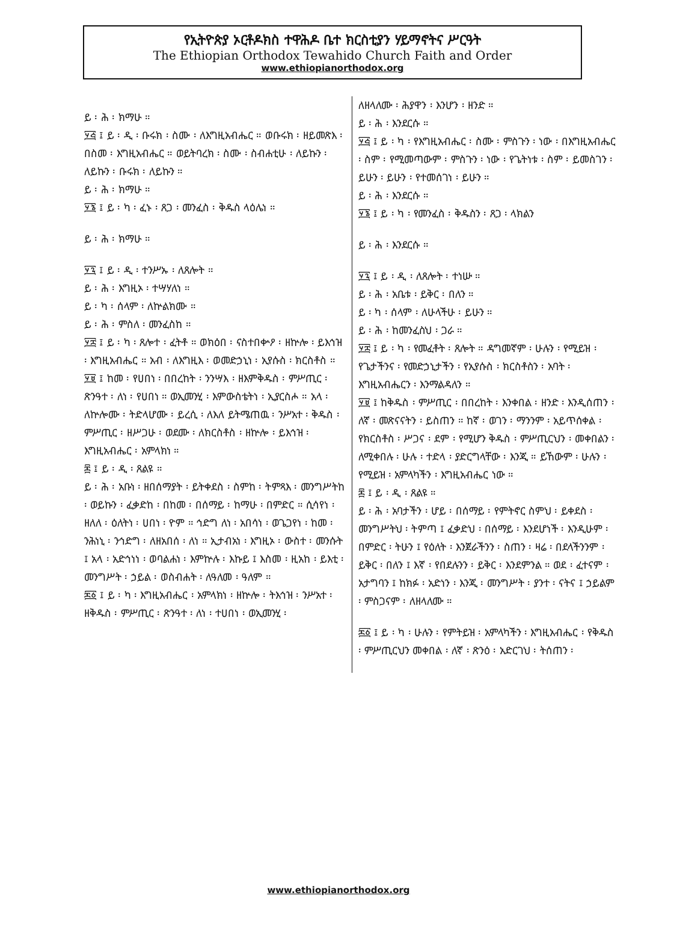የኢትዮጵያ ኦርቶዶክስ ተዋሕዶ ቤተ ክርስቲያን ሃይማኖትና ሥርዓት
The Ethiopian Orthodox Tewahido Church Faith and Order
www.ethiopianorthodox.org
ይ ፡ ሕ ፡ ክማሁ ።
፶፭ ፤ ይ ፡ ዲ ፡ ቡሩክ ፡ ስሙ ፡ ለእግዚአብሔር ። ወቡሩክ ፡ ዘይመጽእ ፡ በስመ ፡ እግዚአብሔር ። ወይትባረክ ፡ ስሙ ፡ ስብሐቲሁ ፡ ለይኩን ፡ ለይኩን ፡ ቡሩክ ፡ ለይኩን ።
ይ ፡ ሕ ፡ ክማሁ ።
፶፮ ፤ ይ ፡ ካ ፡ ፈኑ ፡ ጸጋ ፡ መንፈስ ፡ ቅዱስ ላዕሌነ ።
ይ ፡ ሕ ፡ ክማሁ ።
፶፯ ፤ ይ ፡ ዲ ፡ ተንሥኡ ፡ ለጸሎት ።
ይ ፡ ሕ ፡ እግዚኦ ፡ ተሣሃለነ ።
ይ ፡ ካ ፡ ሰላም ፡ ለኵልክሙ ።
ይ ፡ ሕ ፡ ምስለ ፡ መንፈስከ ።
፶፰ ፤ ይ ፡ ካ ፡ ጸሎተ ፡ ፈትቶ ። ወክዕበ ፡ ናስተበቍዖ ፡ ዘኵሎ ፡ ይእኅዝ ፡ እግዚአብሔር ። አብ ፡ ለእግዚእ ፡ ወመድኃኒነ ፡ ኢየሱስ ፡ ክርስቶስ ።
፶፱ ፤ ከመ ፡ የሀበነ ፡ በበረከት ፡ ንንሣእ ፡ ዘእምቅዱስ ፡ ምሥጢር ፡ ጽንዓተ ፡ ለነ ፡ የሀበነ ። ወኢመንሂ ፡ እምውስቴትነ ፡ ኢያርስሖ ። አላ ፡ ለኵሎሙ ፡ ትድላሆሙ ፡ ይረሲ ፡ ለእለ ይትሜጠዉ ፡ ንሥአተ ፡ ቅዱስ ፡ ምሥጢር ፡ ዘሥጋሁ ፡ ወደሙ ፡ ለክርስቶስ ፡ ዘኵሎ ፡ ይእኅዝ ፡ እግዚአብሔር ፡ አምላክነ ።
፷ ፤ ይ ፡ ዲ ፡ ጸልዩ ።
ይ ፡ ሕ ፡ አቡነ ፡ ዘበሰማያት ፡ ይትቀደስ ፡ ስምከ ፡ ትምጻእ ፡ መንግሥትከ ፡ ወይኩን ፡ ፈቃድከ ፡ በከመ ፡ በሰማይ ፡ ከማሁ ፡ በምድር ። ሲሳየነ ፡ ዘለለ ፡ ዕለትነ ፡ ሀበነ ፡ ዮም ። ኅድግ ለነ ፡ አበሳነ ፡ ወጌጋየነ ፡ ከመ ፡ ንሕነኒ ፡ ንኅድግ ፡ ለዘአበሰ ፡ ለነ ። ኢታብአነ ፡ እግዚኦ ፡ ውስተ ፡ መንሱት ፤ አላ ፡ አድኅነነ ፡ ወባልሐነ ፡ እምኵሉ ፡ እኩይ ፤ እስመ ፡ ዚአከ ፡ ይእቲ ፡ መንግሥት ፡ ኃይል ፡ ወስብሐት ፡ ለዓለመ ፡ ዓለም ።
፷፩ ፤ ይ ፡ ካ ፡ እግዚአብሔር ፡ አምላክነ ፡ ዘኵሎ ፡ ትእኅዝ ፡ ንሥአተ ፡ ዘቅዱስ ፡ ምሥጢር ፡ ጽንዓተ ፡ ለነ ፡ ተሀበነ ፡ ወኢመንሂ ፡
ለዘላለሙ ፡ ሕያዋን ፡ እንሆን ፡ ዘንድ ።
ይ ፡ ሕ ፡ እንደርሱ ።
፶፭ ፤ ይ ፡ ካ ፡ የእግዚአብሔር ፡ ስሙ ፡ ምስጉን ፡ ነው ፡ በእግዚአብሔር ፡ ስም ፡ የሚመጣውም ፡ ምስጉን ፡ ነው ፡ የጌትነቱ ፡ ስም ፡ ይመስገን ፡ ይሁን ፡ ይሁን ፡ የተመሰገነ ፡ ይሁን ።
ይ ፡ ሕ ፡ እንደርሱ ።
፶፮ ፤ ይ ፡ ካ ፡ የመንፈስ ፡ ቅዱስን ፡ ጸጋ ፡ ላክልን
ይ ፡ ሕ ፡ እንደርሱ ።
፶፯ ፤ ይ ፡ ዲ ፡ ለጸሎት ፡ ተነሡ ።
ይ ፡ ሕ ፡ አቤቱ ፡ ይቅር ፡ በለን ።
ይ ፡ ካ ፡ ሰላም ፡ ለሁላችሁ ፡ ይሁን ።
ይ ፡ ሕ ፡ ከመንፈስህ ፡ ጋራ ።
፶፰ ፤ ይ ፡ ካ ፡ የመፈቶት ፡ ጸሎት ። ዳግመኛም ፡ ሁሉን ፡ የሚይዝ ፡ የጌታችንና ፡ የመድኃኒታችን ፡ የኢየሱስ ፡ ክርስቶስን ፡ አባት ፡ እግዚአብሔርን ፡ እንማልዳለን ።
፶፱ ፤ ከቅዱስ ፡ ምሥጢር ፡ በበረከት ፡ እንቀበል ፡ ዘንድ ፡ እንዲሰጠን ፡ ለኛ ፡ መጽናናትን ፡ ይስጠን ። ከኛ ፡ ወገን ፡ ማንንም ፡ አይጥሰቀል ፡ የክርስቶስ ፡ ሥጋና ፡ ደም ፡ የሚሆን ቅዱስ ፡ ምሥጢርህን ፡ መቀበልን ፡ ለሚቀበሉ ፡ ሁሉ ፡ ተድላ ፡ ያድርግላቸው ፡ እንጂ ። ይኸውም ፡ ሁሉን ፡ የሚይዝ ፡ አምላካችን ፡ እግዚአብሔር ነው ።
፷ ፤ ይ ፡ ዲ ፡ ጸልዩ ።
ይ ፡ ሕ ፡ አባታችን ፡ ሆይ ፡ በሰማይ ፡ የምትኖር ስምህ ፡ ይቀደስ ፡ መንግሥትህ ፡ ትምጣ ፤ ፈቃድህ ፡ በሰማይ ፡ እንደሆነች ፡ እንዲሁም ፡ በምድር ፡ ትሁን ፤ የዕለት ፡ እንጀራችንን ፡ ስጠን ፡ ዛሬ ፡ በደላችንንም ፡ ይቅር ፡ በለን ፤ እኛ ፡ የበደሉንን ፡ ይቅር ፡ እንደምንል ። ወደ ፡ ፈተናም ፡ አታግባን ፤ ከክፉ ፡ አድነን ፡ እንጂ ፡ መንግሥት ፡ ያንተ ፡ ናትና ፤ ኃይልም ፡ ምስጋናም ፡ ለዘላለሙ ።
፷፩ ፤ ይ ፡ ካ ፡ ሁሉን ፡ የምትይዝ ፡ አምላካችን ፡ እግዚአብሔር ፡ የቅዱስ ፡ ምሥጢርህን መቀበል ፡ ለኛ ፡ ጽንዕ ፡ አድርገህ ፡ ትሰጠን ፡
www.ethiopianorthodox.org